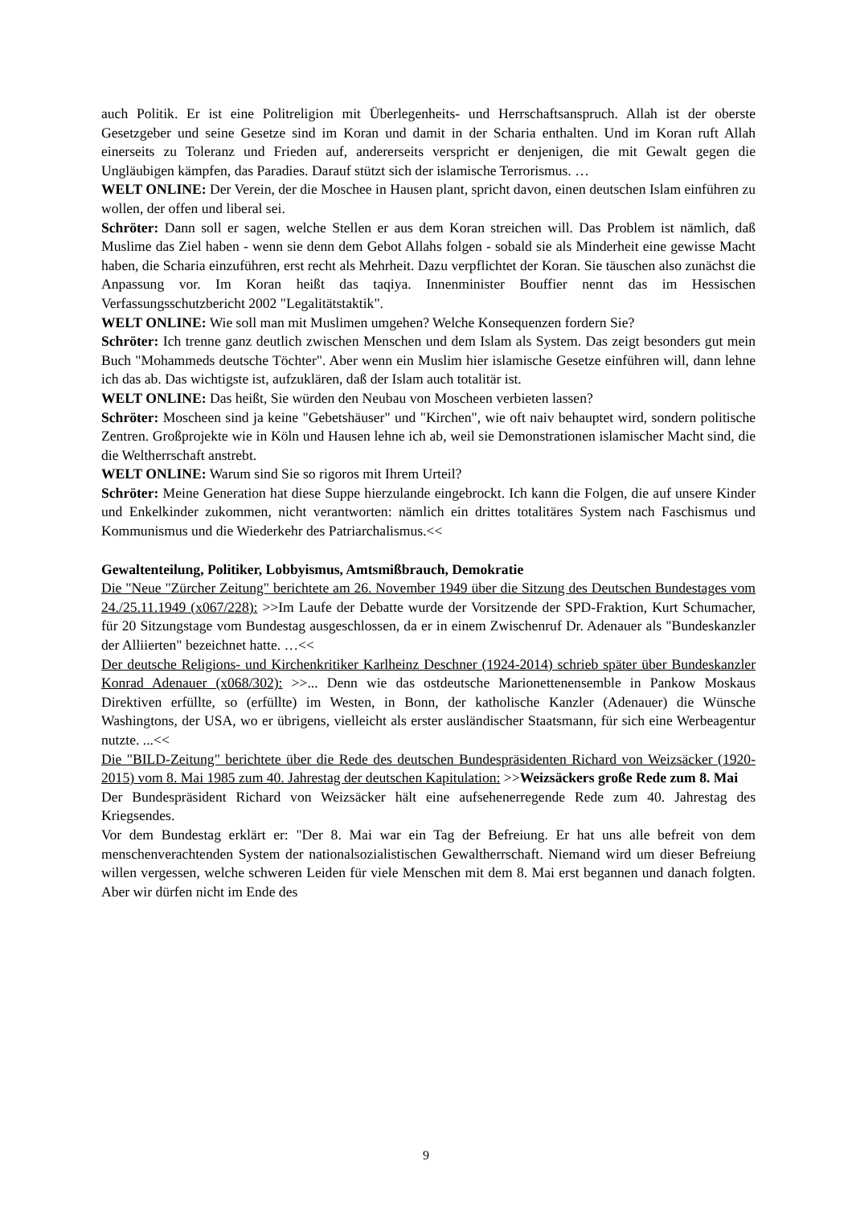auch Politik. Er ist eine Politreligion mit Überlegenheits- und Herrschaftsanspruch. Allah ist der oberste Gesetzgeber und seine Gesetze sind im Koran und damit in der Scharia enthalten. Und im Koran ruft Allah einerseits zu Toleranz und Frieden auf, andererseits verspricht er denjenigen, die mit Gewalt gegen die Ungläubigen kämpfen, das Paradies. Darauf stützt sich der islamische Terrorismus. …
WELT ONLINE: Der Verein, der die Moschee in Hausen plant, spricht davon, einen deutschen Islam einführen zu wollen, der offen und liberal sei.
Schröter: Dann soll er sagen, welche Stellen er aus dem Koran streichen will. Das Problem ist nämlich, daß Muslime das Ziel haben - wenn sie denn dem Gebot Allahs folgen - sobald sie als Minderheit eine gewisse Macht haben, die Scharia einzuführen, erst recht als Mehrheit. Dazu verpflichtet der Koran. Sie täuschen also zunächst die Anpassung vor. Im Koran heißt das taqiya. Innenminister Bouffier nennt das im Hessischen Verfassungsschutzbericht 2002 "Legalitätstaktik".
WELT ONLINE: Wie soll man mit Muslimen umgehen? Welche Konsequenzen fordern Sie?
Schröter: Ich trenne ganz deutlich zwischen Menschen und dem Islam als System. Das zeigt besonders gut mein Buch "Mohammeds deutsche Töchter". Aber wenn ein Muslim hier islamische Gesetze einführen will, dann lehne ich das ab. Das wichtigste ist, aufzuklären, daß der Islam auch totalitär ist.
WELT ONLINE: Das heißt, Sie würden den Neubau von Moscheen verbieten lassen?
Schröter: Moscheen sind ja keine "Gebetshäuser" und "Kirchen", wie oft naiv behauptet wird, sondern politische Zentren. Großprojekte wie in Köln und Hausen lehne ich ab, weil sie Demonstrationen islamischer Macht sind, die die Weltherrschaft anstrebt.
WELT ONLINE: Warum sind Sie so rigoros mit Ihrem Urteil?
Schröter: Meine Generation hat diese Suppe hierzulande eingebrockt. Ich kann die Folgen, die auf unsere Kinder und Enkelkinder zukommen, nicht verantworten: nämlich ein drittes totalitäres System nach Faschismus und Kommunismus und die Wiederkehr des Patriarchalismus.<<
Gewaltenteilung, Politiker, Lobbyismus, Amtsmißbrauch, Demokratie
Die "Neue "Zürcher Zeitung" berichtete am 26. November 1949 über die Sitzung des Deutschen Bundestages vom 24./25.11.1949 (x067/228): >>Im Laufe der Debatte wurde der Vorsitzende der SPD-Fraktion, Kurt Schumacher, für 20 Sitzungstage vom Bundestag ausgeschlossen, da er in einem Zwischenruf Dr. Adenauer als "Bundeskanzler der Alliierten" bezeichnet hatte. …<<
Der deutsche Religions- und Kirchenkritiker Karlheinz Deschner (1924-2014) schrieb später über Bundeskanzler Konrad Adenauer (x068/302): >>... Denn wie das ostdeutsche Marionettenensemble in Pankow Moskaus Direktiven erfüllte, so (erfüllte) im Westen, in Bonn, der katholische Kanzler (Adenauer) die Wünsche Washingtons, der USA, wo er übrigens, vielleicht als erster ausländischer Staatsmann, für sich eine Werbeagentur nutzte. ...<<
Die "BILD-Zeitung" berichtete über die Rede des deutschen Bundespräsidenten Richard von Weizsäcker (1920-2015) vom 8. Mai 1985 zum 40. Jahrestag der deutschen Kapitulation: >>Weizsäckers große Rede zum 8. Mai
Der Bundespräsident Richard von Weizsäcker hält eine aufsehenerregende Rede zum 40. Jahrestag des Kriegsendes.
Vor dem Bundestag erklärt er: "Der 8. Mai war ein Tag der Befreiung. Er hat uns alle befreit von dem menschenverachtenden System der nationalsozialistischen Gewaltherrschaft. Niemand wird um dieser Befreiung willen vergessen, welche schweren Leiden für viele Menschen mit dem 8. Mai erst begannen und danach folgten. Aber wir dürfen nicht im Ende des
9